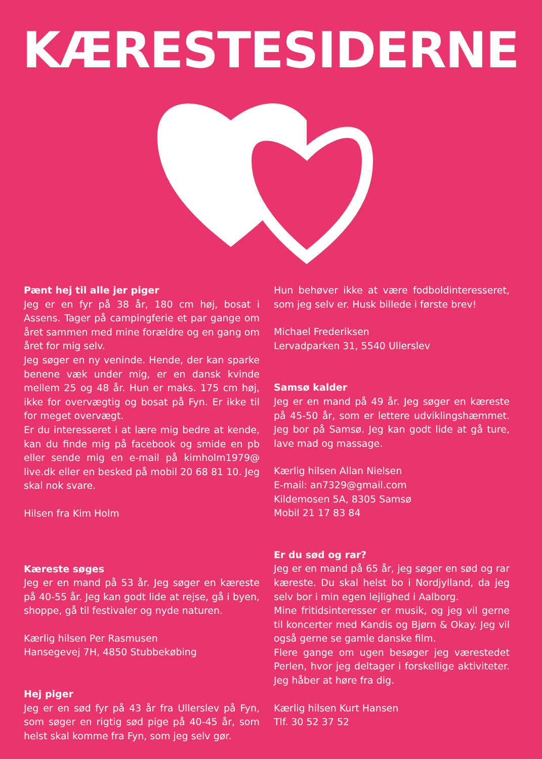KÆRESTESIDERNE
Pænt hej til alle jer piger
Jeg er en fyr på 38 år, 180 cm høj, bosat i Assens. Tager på campingferie et par gange om året sammen med mine forældre og en gang om året for mig selv.
Jeg søger en ny veninde. Hende, der kan sparke benene væk under mig, er en dansk kvinde mellem 25 og 48 år. Hun er maks. 175 cm høj, ikke for overvægtig og bosat på Fyn. Er ikke til for meget overvægt.
Er du interesseret i at lære mig bedre at kende, kan du finde mig på facebook og smide en pb eller sende mig en e-mail på kimholm1979@ live.dk eller en besked på mobil 20 68 81 10. Jeg skal nok svare.
Hilsen fra Kim Holm
Kæreste søges
Jeg er en mand på 53 år. Jeg søger en kæreste på 40-55 år. Jeg kan godt lide at rejse, gå i byen, shoppe, gå til festivaler og nyde naturen.
Kærlig hilsen Per Rasmusen
Hansegevej 7H, 4850 Stubbekøbing
Hej piger
Jeg er en sød fyr på 43 år fra Ullerslev på Fyn, som søger en rigtig sød pige på 40-45 år, som helst skal komme fra Fyn, som jeg selv gør.
Hun behøver ikke at være fodboldinteresseret, som jeg selv er. Husk billede i første brev!
Michael Frederiksen
Lervadparken 31, 5540 Ullerslev
Samsø kalder
Jeg er en mand på 49 år. Jeg søger en kæreste på 45-50 år, som er lettere udviklingshæmmet. Jeg bor på Samsø. Jeg kan godt lide at gå ture, lave mad og massage.
Kærlig hilsen Allan Nielsen
E-mail: an7329@gmail.com
Kildemosen 5A, 8305 Samsø
Mobil 21 17 83 84
Er du sød og rar?
Jeg er en mand på 65 år, jeg søger en sød og rar kæreste. Du skal helst bo i Nordjylland, da jeg selv bor i min egen lejlighed i Aalborg.
Mine fritidsinteresser er musik, og jeg vil gerne til koncerter med Kandis og Bjørn & Okay. Jeg vil også gerne se gamle danske film.
Flere gange om ugen besøger jeg værestedet Perlen, hvor jeg deltager i forskellige aktiviteter. Jeg håber at høre fra dig.
Kærlig hilsen Kurt Hansen
Tlf. 30 52 37 52